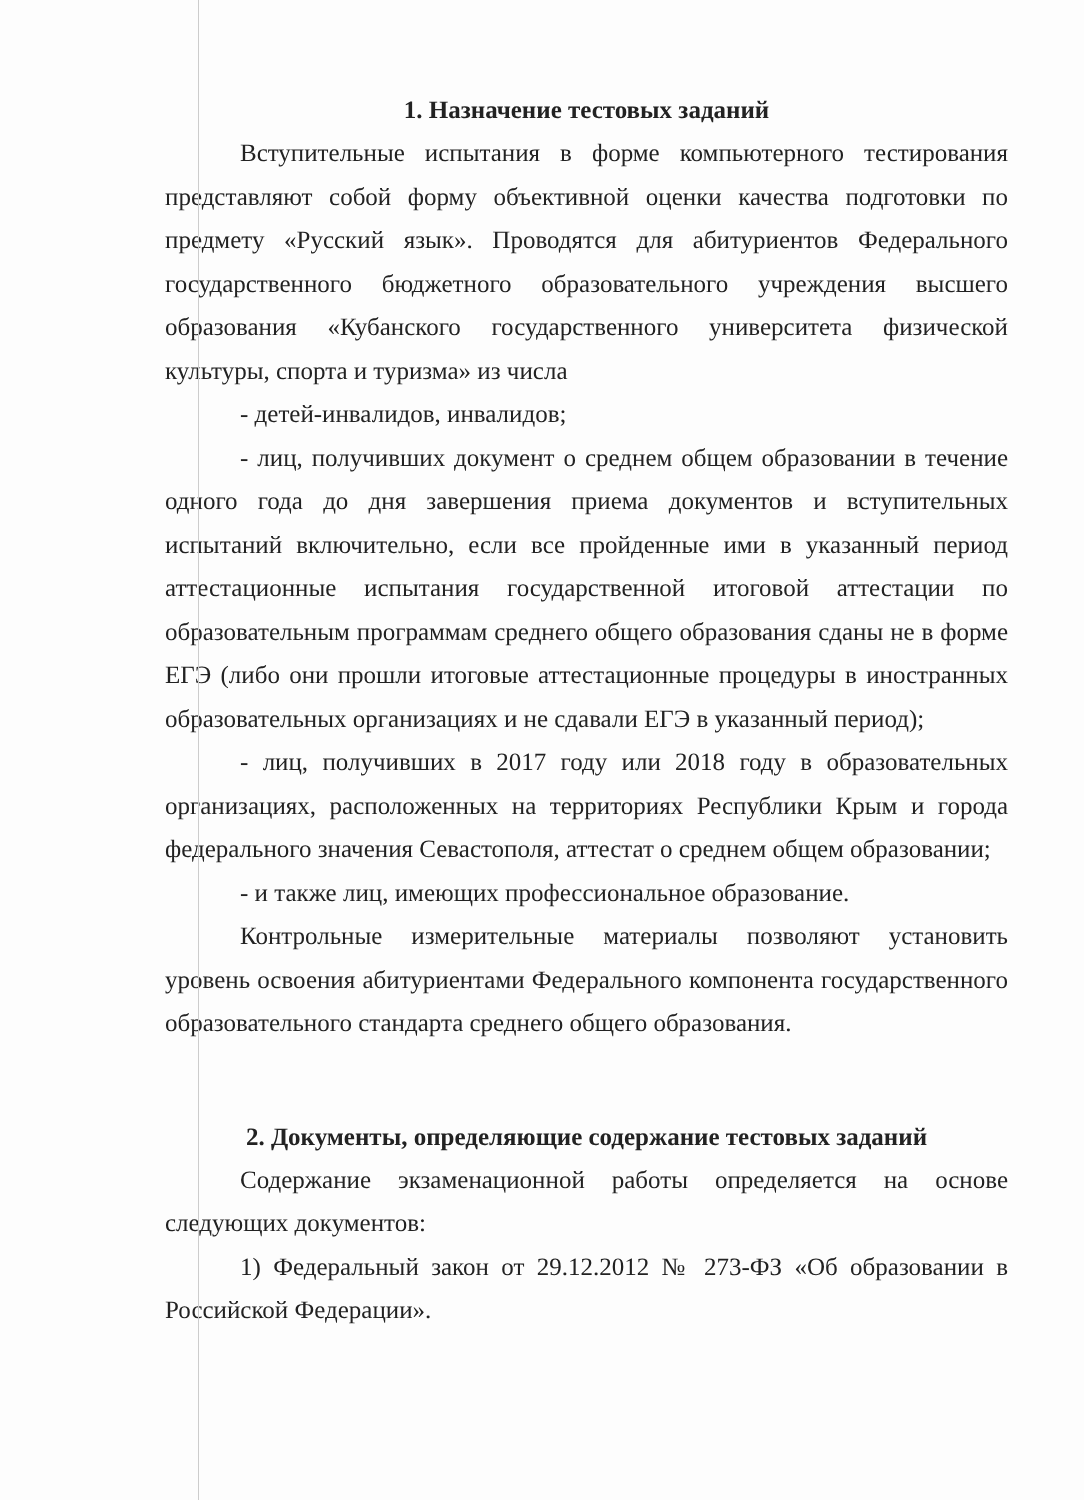1. Назначение тестовых заданий
Вступительные испытания в форме компьютерного тестирования представляют собой форму объективной оценки качества подготовки по предмету «Русский язык». Проводятся для абитуриентов Федерального государственного бюджетного образовательного учреждения высшего образования «Кубанского государственного университета физической культуры, спорта и туризма» из числа
- детей-инвалидов, инвалидов;
- лиц, получивших документ о среднем общем образовании в течение одного года до дня завершения приема документов и вступительных испытаний включительно, если все пройденные ими в указанный период аттестационные испытания государственной итоговой аттестации по образовательным программам среднего общего образования сданы не в форме ЕГЭ (либо они прошли итоговые аттестационные процедуры в иностранных образовательных организациях и не сдавали ЕГЭ в указанный период);
- лиц, получивших в 2017 году или 2018 году в образовательных организациях, расположенных на территориях Республики Крым и города федерального значения Севастополя, аттестат о среднем общем образовании;
- и также лиц, имеющих профессиональное образование.
Контрольные измерительные материалы позволяют установить уровень освоения абитуриентами Федерального компонента государственного образовательного стандарта среднего общего образования.
2. Документы, определяющие содержание тестовых заданий
Содержание экзаменационной работы определяется на основе следующих документов:
1) Федеральный закон от 29.12.2012 № 273-ФЗ «Об образовании в Российской Федерации».